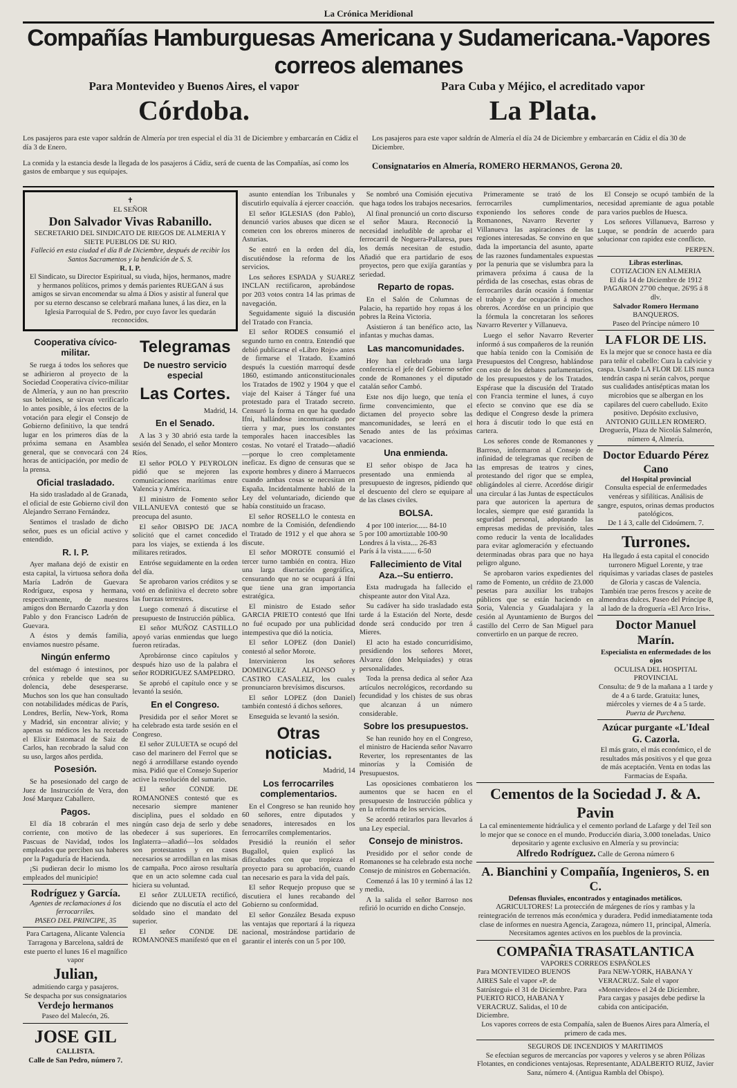La Crónica Meridional
Compañías Hamburguesas Americana y Sudamericana.-Vapores correos alemanes
Para Montevideo y Buenos Aires, el vapor
Córdoba.
Los pasajeros para este vapor saldrán de Almería por tren especial el día 31 de Diciembre y embarcarán en Cádiz el día 3 de Enero.
La comida y la estancia desde la llegada de los pasajeros á Cádiz, será de cuenta de las Compañías, así como los gastos de embarque y sus equipajes.
Para Cuba y Méjico, el acreditado vapor
La Plata.
Los pasajeros para este vapor saldrán de Almería el día 24 de Diciembre y embarcarán en Cádiz el día 30 de Diciembre.
Consignatarios en Almería, ROMERO HERMANOS, Gerona 20.
✝
EL SEÑOR
Don Salvador Vivas Rabanillo.
SECRETARIO DEL SINDICATO DE RIEGOS DE ALMERIA Y SIETE PUEBLOS DE SU RIO.
Falleció en esta ciudad el día 8 de Diciembre, después de recibir los Santos Sacramentos y la bendición de S. S.
R. I. P.
El Sindicato, su Director Espiritual, su viuda, hijos, hermanos, madre y hermanos políticos, primos y demás parientes RUEGAN á sus amigos se sirvan encomendar su alma á Dios y asistir al funeral que por su eterno descanso se celebrará mañana lunes, á las diez, en la Iglesia Parroquial de S. Pedro, por cuyo favor les quedarán reconocidos.
Cooperativa cívico-militar.
Se ruega á todos los señores que se adhirieron al proyecto de la Sociedad Cooperativa cívico-militar de Almería, y aun no han prescrito sus boletines, se sirvan verificarlo lo antes posible, á los efectos de la votación para elegir el Consejo de Gobierno definitivo, la que tendrá lugar en los primeros días de la próxima semana en Asamblea general, que se convocará con 24 horas de anticipación, por medio de la prensa.
Oficial trasladado.
Ha sido trasladado al de Granada, el oficial de este Gobierno civil don Alejandro Serrano Fernández.
Sentimos el traslado de dicho señor, pues es un oficial activo y entendido.
R. I. P.
Ayer mañana dejó de existir en esta capital, la virtuosa señora doña María Ladrón de Guevara Rodríguez, esposa y hermana, respectivamente, de nuestros amigos don Bernardo Cazorla y don Pablo y don Francisco Ladrón de Guevara.
A éstos y demás familia, enviamos nuestro pésame.
Ningún enfermo
del estómago ó intestinos, por crónica y rebelde que sea su dolencia, debe desesperarse. Muchos son los que han consultado con notabilidades médicas de París, Londres, Berlín, New-York, Roma y Madrid, sin encontrar alivio; y apenas su médicos les ha recetado el Elixir Estomacal de Saiz de Carlos, han recobrado la salud con su uso, largos años perdida.
Posesión.
Se ha posesionado del cargo de Juez de Instrucción de Vera, don José Marquez Caballero.
Pagos.
El día 18 cobrarán el mes corriente, con motivo de las Pascuas de Navidad, todos los empleados que perciben sus haberes por la Pagaduría de Hacienda.
¡Si pudieran decir lo mismo los empleados del municipio!
Rodríguez y García.
Agentes de reclamaciones á los ferrocarriles.
PASEO DEL PRINCIPE, 35
Para Cartagena, Alicante Valencia Tarragona y Barcelona, saldrá de este puerto el lunes 16 el magnífico vapor
Julian,
admitiendo carga y pasajeros.
Se despacha por sus consignatarios
Verdejo hermanos
Paseo del Malecón, 26.
JOSE GIL
CALLISTA.
Calle de San Pedro, número 7.
Telegramas
De nuestro servicio especial
Las Cortes.
Madrid, 14.
En el Senado.
A las 3 y 30 abrió esta tarde la sesión del Senado, el señor Montero Ríos.
El señor POLO Y PEYROLON pidió que se mejoren las comunicaciones marítimas entre Valencia y América.
El ministro de Fomento señor VILLANUEVA contestó que se preocupa del asunto.
El señor OBISPO DE JACA solicitó que el carnet concedido para los viajes, se extienda á los militares retirados.
Entróse seguidamente en la orden del día.
Se aprobaron varios créditos y se votó en definitiva el decreto sobre las fuerzas terrestres.
Luego comenzó á discutirse el presupuesto de Instrucción pública.
El señor MUÑOZ CASTILLO apoyó varias enmiendas que luego fueron retiradas.
Aprobáronse cinco capítulos y después hizo uso de la palabra el señor RODRIGUEZ SAMPEDRO.
Se aprobó el capítulo once y se levantó la sesión.
En el Congreso.
Presidida por el señor Moret se ha celebrado esta tarde sesión en el Congreso.
El señor ZULUETA se ocupó del caso del marinero del Ferrol que se negó á arrodillarse estando oyendo misa. Pidió que el Consejo Superior active la resolución del sumario.
El señor CONDE DE ROMANONES contestó que es necesario siempre mantener disciplina, pues el soldado en ningún caso deja de serlo y debe obedecer á sus superiores. En Inglaterra—añadió—los soldados son protestantes y en casos necesarios se arrodillan en las misas de campaña. Poco airoso resultaría que en un acto solemne cada cual hiciera su voluntad.
El señor ZULUETA rectificó, diciendo que no discutía el acto del soldado sino el mandato del superior.
El señor CONDE DE ROMANONES manifestó que en el
asunto entendían los Tribunales y discutirlo equivalía á ejercer coacción.
El señor IGLESIAS (don Pablo), denunció varios abusos que dicen se cometen con los obreros mineros de Asturias.
Se entró en la orden del día, discutiéndose la reforma de los servicios.
Los señores ESPADA y SUAREZ INCLAN rectificaron, aprobándose por 203 votos contra 14 las primas de navegación.
Seguidamente siguió la discusión del Tratado con Francia.
El señor RODES consumió el segundo turno en contra. Entendió que debió publicarse el «Libro Rojo» antes de firmarse el Tratado. Examinó después la cuestión marroquí desde 1860, estimando anticonstitucionales los Tratados de 1902 y 1904 y que el viaje del Kaiser á Tánger fué una protestado para el Tratado secreto. Censuró la forma en que ha quedado Ifni, hallándose incomunicado por tierra y mar, pues los constantes temporales hacen inaccesibles las costas. No votaré el Tratado—añadió—porque lo creo completamente ineficaz. Es digno de censuras que se exporte hombres y dinero á Marruecos cuando ambas cosas se necesitan en España. Incidentalmente habló de la Ley del voluntariado, diciendo que había constituido un fracaso.
El señor ROSELLO le contesta en nombre de la Comisión, defendiendo el Tratado de 1912 y el que ahora se discute.
El señor MOROTE consumió el tercer turno también en contra. Hizo una larga disertación geográfica, censurando que no se ocupará á Ifni que tiene una gran importancia estratégica.
El ministro de Estado señor GARCIA PRIETO contestó que Ifni no fué ocupado por una publicidad intempestiva que dió la noticia.
El señor LOPEZ (don Daniel) contestó al señor Morote.
Intervinieron los señores DOMINGUEZ ALFONSO y CASTRO CASALEIZ, los cuales pronunciaron brevísimos discursos.
El señor LOPEZ (don Daniel) también contestó á dichos señores.
Enseguida se levantó la sesión.
Otras noticias.
Madrid, 14
Los ferrocarriles complementarios.
En el Congreso se han reunido hoy 60 señores, entre diputados y senadores, interesados en los ferrocarriles complementarios.
Presidió la reunión el señor Bugallol, quien explicó las dificultades con que tropieza el proyecto para su aprobación, cuando tan necesario es para la vida del país.
El señor Requejo propuso que se discutiera el lunes recabando del Gobierno su conformidad.
El señor González Besada expuso las ventajas que reportará á la riqueza nacional, mostrándose partidario de garantir el interés con un 5 por 100.
Se nombró una Comisión ejecutiva que haga todos los trabajos necesarios.
Al final pronunció un corto discurso el señor Maura. Reconoció la necesidad ineludible de aprobar el ferrocarril de Noguera-Pallaresa, pues los demás necesitan de estudio. Añadió que era partidario de esos proyectos, pero que exijía garantías y seriedad.
Reparto de ropas.
En el Salón de Columnas de Palacio, ha repartido hoy ropas á los pobres la Reina Victoria.
Asistieron á tan benéfico acto, las infantas y muchas damas.
Las mancomunidades.
Hoy han celebrado una larga conferencia el jefe del Gobierno señor conde de Romanones y el diputado catalán señor Cambó.
Este nos dijo luego, que tenía el firme convencimiento, que el dictamen del proyecto sobre las mancomunidades, se leerá en el Senado antes de las próximas vacaciones.
Una enmienda.
El señor obispo de Jaca ha presentado una enmienda al presupuesto de ingresos, pidiendo que el descuento del clero se equipare al de las clases civiles.
BOLSA.
4 por 100 interior...... 84-10
5 por 100 amortiztable 100-90
Londres á la vista.... 26-83
París á la vista........ 6-50
Fallecimiento de Vital Aza.--Su entierro.
Esta madrugada ha fallecido el chispeante autor don Vital Aza.
Su cadáver ha sido trasladado esta tarde á la Estación del Norte, desde donde será conducido por tren á Mieres.
El acto ha estado concurridísimo, presidiendo los señores Moret, Alvarez (don Melquiades) y otras personalidades.
Toda la prensa dedica al señor Aza artículos necrológicos, recordando su fecundidad y los chistes de sus obras que alcanzan á un número considerable.
Sobre los presupuestos.
Se han reunido hoy en el Congreso, el ministro de Hacienda señor Navarro Reverter, los representantes de las minorías y la Comisión de Presupuestos.
Las oposiciones combatieron los aumentos que se hacen en el presupuesto de Instrucción pública y en la reforma de los servicios.
Se acordó retirarlos para llevarlos á una Ley especial.
Consejo de ministros.
Presidido por el señor conde de Romanones se ha celebrado esta noche Consejo de ministros en Gobernación.
Comenzó á las 10 y terminó á las 12 y media.
A la salida el señor Barroso nos refirió lo ocurrido en dicho Consejo.
Primeramente se trató de los ferrocarriles cumplimentarios, exponiendo los señores conde de Romanones, Navarro Reverter y Villanueva las aspiraciones de las regiones interesadas. Se convino en que dada la importancia del asunto, aparte de las razones fundamentales expuestas por la penuria que se vislumbra para la primavera próxima á causa de la pérdida de las cosechas, estas obras de ferrocarriles darán ocasión á fomentar el trabajo y dar ocupación á muchos obreros. Acordóse en un principio que la fórmula la concretaran los señores Navarro Reverter y Villanueva.
Luego el señor Navarro Reverter informó á sus compañeros de la reunión que había tenido con la Comisión de Presupuestos del Congreso, hablándose con esto de los debates parlamentarios, de los presupuestos y de los Tratados. Espérase que la discusión del Tratado con Francia termine el lunes, á cuyo efecto se convino que ese día se dedique el Congreso desde la primera hora á discutir todo lo que está en cartera.
Los señores conde de Romanones y Barroso, informaron al Consejo de infinidad de telegramas que reciben de las empresas de teatros y cines, protestando del rigor que se emplea, obligándoles al cierre. Acordóse dirigir una circular á las Juntas de espectáculos para que autoricen la apertura de locales, siempre que esté garantida la seguridad personal, adoptando las empresas medidas de previsión, tales como reducir la venta de localidades para evitar aglomeración y efectuando determinadas obras para que no haya peligro alguno.
Se aprobaron varios expedientes del ramo de Fomento, un crédito de 23.000 pesetas para auxiliar los trabajos públicos que se están haciendo en Soria, Valencia y Guadalajara y la cesión al Ayuntamiento de Burgos del castillo del Cerro de San Miguel para convertirlo en un parque de recreo.
El Consejo se ocupó también de la necesidad apremiante de agua potable para varios pueblos de Huesca.
Los señores Villanueva, Barroso y Luque, se pondrán de acuerdo para solucionar con rapidez este conflicto.
PERPEN.
Libras esterlinas.
COTIZACION EN ALMERIA
El día 14 de Diciembre de 1912 PAGARON 27'00 cheque. 26'95 á 8 dlv.
Salvador Romero Hermano
BANQUEROS.
Paseo del Príncipe número 10
LA FLOR DE LIS.
Es la mejor que se conoce hasta ee día para teñir el cabello: Cura la calvicie y caspa. Usando LA FLOR DE LIS nunca tendrán caspa ni serán calvos, porque sus cualidades antisépticas matan los microbios que se albergan en los capilares del cuero cabelludo. Exito positivo. Depósito exclusivo, ANTONIO GUILLEN ROMERO. Droguería, Plaza de Nicolás Salmerón, número 4, Almería.
Doctor Eduardo Pérez Cano
del Hospital provincial
Consulta especial de enfermedades venéreas y sifilíticas. Análisis de sangre, esputos, orinas demas productos patológicos.
De 1 á 3, calle del Cidoúmern. 7.
Turrones.
Ha llegado á esta capital el conocido turronero Miguel Lorente, y trae riquísimas y variadas clases de pasteles de Gloria y cascas de Valencia. También trae peros frescos y aceite de almendras dulces. Paseo del Príncipe 8, al lado de la droguería «El Arco Iris».
Doctor Manuel Marín.
Especialista en enfermedades de los ojos
OCULISA DEL HOSPITAL PROVINCIAL
Consulta: de 9 de la mañana a 1 tarde y de 4 a 6 tarde. Gratuita: lunes, miércoles y viernes de 4 a 5 tarde.
Puerta de Purchena.
Azúcar purgante «L'Ideal G. Cazorla.
El más grato, el más económico, el de resultados más positivos y el que goza de más aceptación. Venta en todas las Farmacias de España.
Cementos de la Sociedad J. & A. Pavin
La cal eminentemente hidráulica y el cemento porland de Lafarge y del Teil son lo mejor que se conoce en el mundo. Producción diaria, 3.000 toneladas. Unico depositario y agente exclusivo en Almería y su provincia:
Alfredo Rodríguez. Calle de Gerona número 6
A. Bianchini y Compañía, Ingenieros, S. en C.
Defensas fluviales, encontrados y entaginados metálicos.
AGRICULTORES! La protección de márgenes de ríos y rambas y la reintegración de terrenos más económica y duradera. Pedid inmediatamente toda clase de informes en nuestra Agencia, Zaragoza, número 11, principal, Almería. Necesitamos agentes activos en los pueblos de la provincia.
COMPAÑIA TRASATLANTICA
VAPORES CORREOS ESPAÑOLES
Para MONTEVIDEO BUENOS AIRES Sale el vapor «P. de Satrústegui» el 31 de Diciembre. Para PUERTO RICO, HABANA Y VERACRUZ. Salidas, el 10 de Diciembre.
Para NEW-YORK, HABANA Y VERACRUZ. Sale el vapor «Montevideo» el 24 de Diciembre. Para cargas y pasajes debe pedirse la cabida con anticipación.
Los vapores correos de esta Compañía, salen de Buenos Aires para Almería, el primero de cada mes.
SEGUROS DE INCENDIOS Y MARITIMOS
Se efectúan seguros de mercancías por vapores y veleros y se abren Pólizas Flotantes, en condiciones ventajosas. Representante, ADALBERTO RUIZ, Javier Sanz, número 4. (Antigua Rambla del Obispo).